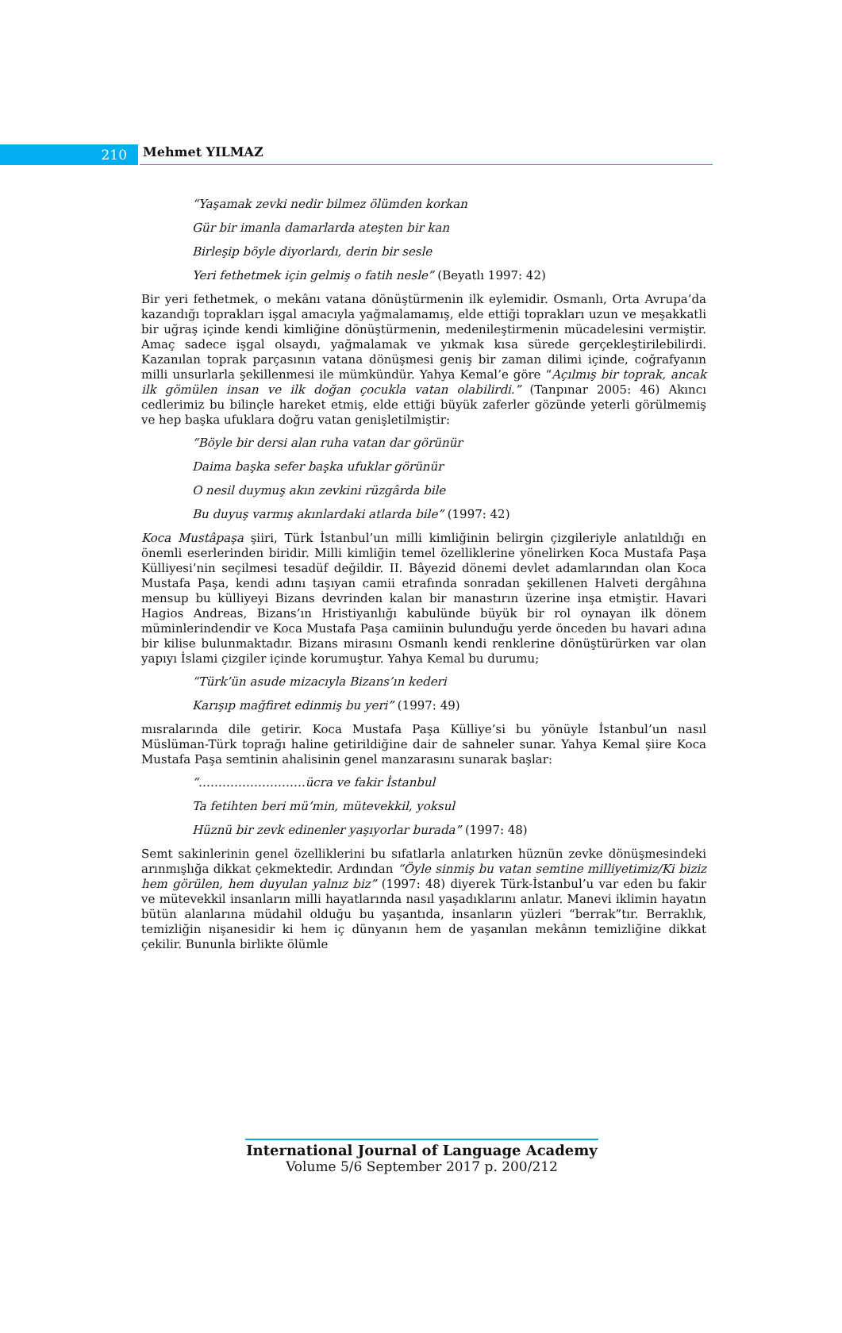210
Mehmet YILMAZ
“Yaşamak zevki nedir bilmez ölümden korkan
Gür bir imanla damarlarda ateşten bir kan
Birleşip böyle diyorlardı, derin bir sesle
Yeri fethetmek için gelmiş o fatih nesle” (Beyatlı 1997: 42)
Bir yeri fethetmek, o mekânı vatana dönüştürmenin ilk eylemidir. Osmanlı, Orta Avrupa’da kazandığı toprakları işgal amacıyla yağmalamamış, elde ettiği toprakları uzun ve meşakkatli bir uğraş içinde kendi kimliğine dönüştürmenin, medenileştirmenin mücadelesini vermiştir. Amaç sadece işgal olsaydı, yağmalamak ve yıkmak kısa sürede gerçekleştirilebilirdi. Kazanılan toprak parçasının vatana dönüşmesi geniş bir zaman dilimi içinde, coğrafyanın milli unsurlarla şekillenmesi ile mümkündür. Yahya Kemal’e göre “Açılmış bir toprak, ancak ilk gömülen insan ve ilk doğan çocukla vatan olabilirdi.” (Tanpınar 2005: 46) Akıncı cedlerimiz bu bilinçle hareket etmiş, elde ettiği büyük zaferler gözünde yeterli görülmemiş ve hep başka ufuklara doğru vatan genişletilmiştir:
“Böyle bir dersi alan ruha vatan dar görünür
Daima başka sefer başka ufuklar görünür
O nesil duymuş akın zevkini rüzgârda bile
Bu duyuş varmış akınlardaki atlarda bile” (1997: 42)
Koca Mustâpaşa şiiri, Türk İstanbul’un milli kimliğinin belirgin çizgileriyle anlatıldığı en önemli eserlerinden biridir. Milli kimliğin temel özelliklerine yönelirken Koca Mustafa Paşa Külliyesi’nin seçilmesi tesadüf değildir. II. Bâyezid dönemi devlet adamlarından olan Koca Mustafa Paşa, kendi adını taşıyan camii etrafında sonradan şekillenen Halveti dergâhına mensup bu külliyeyi Bizans devrinden kalan bir manastırın üzerine inşa etmiştir. Havari Hagios Andreas, Bizans’ın Hristiyanlığı kabulünde büyük bir rol oynayan ilk dönem müminlerindendir ve Koca Mustafa Paşa camiinin bulunduğu yerde önceden bu havari adına bir kilise bulunmaktadır. Bizans mirasını Osmanlı kendi renklerine dönüştürürken var olan yapıyı İslami çizgiler içinde korumuştur. Yahya Kemal bu durumu;
“Türk’ün asude mizacıyla Bizans’ın kederi
Karışıp mağfiret edinmiş bu yeri” (1997: 49)
mısralarında dile getirir. Koca Mustafa Paşa Külliye’si bu yönüyle İstanbul’un nasıl Müslüman-Türk toprağı haline getirildiğine dair de sahneler sunar. Yahya Kemal şiire Koca Mustafa Paşa semtinin ahalisinin genel manzarasını sunarak başlar:
“………………………ücra ve fakir İstanbul
Ta fetihten beri mü’min, mütevekkil, yoksul
Hüznü bir zevk edinenler yaşıyorlar burada” (1997: 48)
Semt sakinlerinin genel özelliklerini bu sıfatlarla anlatırken hüznün zevke dönüşmesindeki arınmışlığa dikkat çekmektedir. Ardından “Öyle sinmiş bu vatan semtine milliyetimiz/Ki biziz hem görülen, hem duyulan yalnız biz” (1997: 48) diyerek Türk-İstanbul’u var eden bu fakir ve mütevekkil insanların milli hayatlarında nasıl yaşadıklarını anlatır. Manevi iklimin hayatın bütün alanlarına müdahil olduğu bu yaşantıda, insanların yüzleri “berrak”tır. Berraklık, temizliğin nişanesidir ki hem iç dünyanın hem de yaşanılan mekânın temizliğine dikkat çekilir. Bununla birlikte ölümle
International Journal of Language Academy
Volume 5/6 September 2017 p. 200/212